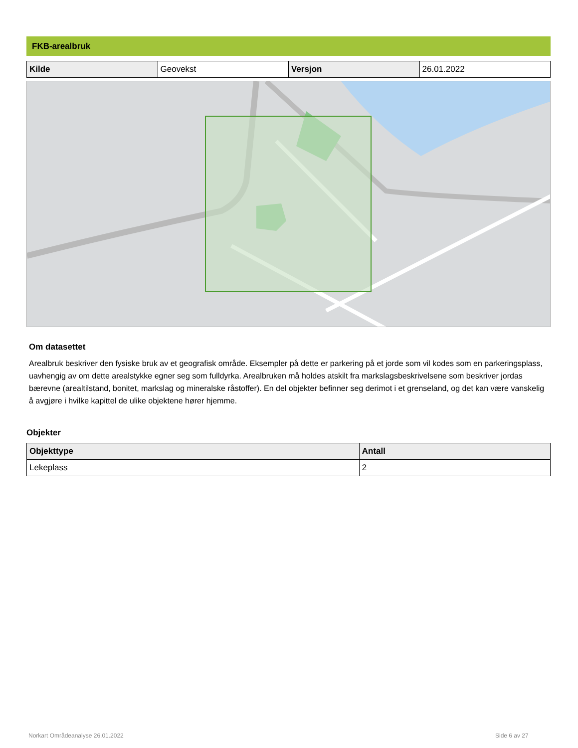FKB-arealbruk
| Kilde | Geovekst | Versjon | 26.01.2022 |
Om datasettet
Arealbruk beskriver den fysiske bruk av et geografisk område. Eksempler på dette er parkering på et jorde som vil kodes som en parkeringsplass, uavhengig av om dette arealstykke egner seg som fulldyrka. Arealbruken må holdes atskilt fra markslagsbeskrivelsene som beskriver jordas bærevne (arealtilstand, bonitet, markslag og mineralske råstoffer). En del objekter befinner seg derimot i et grenseland, og det kan være vanskelig å avgjøre i hvilke kapittel de ulike objektene hører hjemme.
Objekter
| Objekttype | Antall |
| --- | --- |
| Lekeplass | 2 |
Norkart Områdeanalyse 26.01.2022
Side 6 av 27